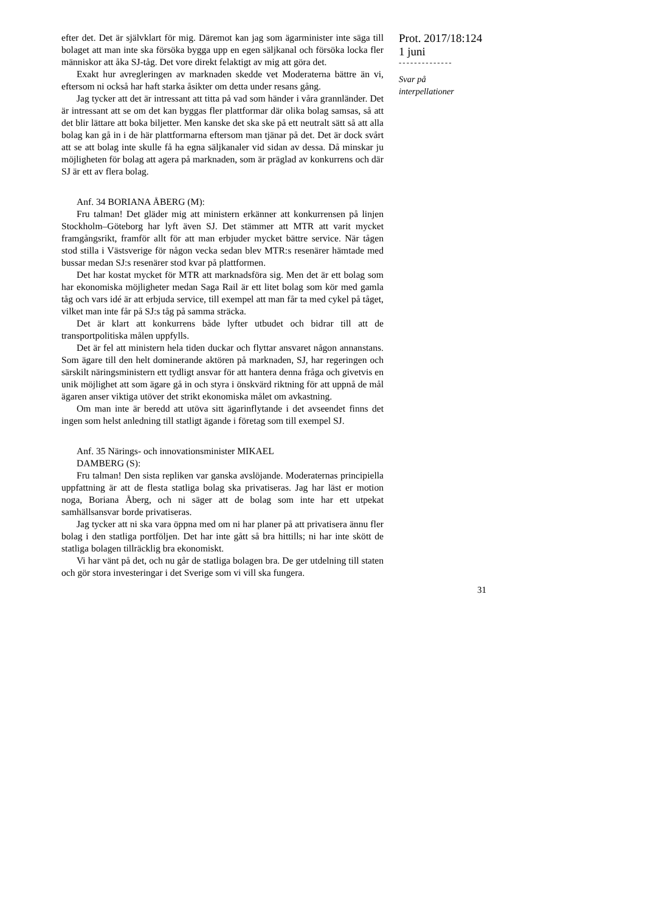efter det. Det är självklart för mig. Däremot kan jag som ägarminister inte säga till bolaget att man inte ska försöka bygga upp en egen säljkanal och försöka locka fler människor att åka SJ-tåg. Det vore direkt felaktigt av mig att göra det.
Exakt hur avregleringen av marknaden skedde vet Moderaterna bättre än vi, eftersom ni också har haft starka åsikter om detta under resans gång.
Jag tycker att det är intressant att titta på vad som händer i våra grannländer. Det är intressant att se om det kan byggas fler plattformar där olika bolag samsas, så att det blir lättare att boka biljetter. Men kanske det ska ske på ett neutralt sätt så att alla bolag kan gå in i de här plattformarna eftersom man tjänar på det. Det är dock svårt att se att bolag inte skulle få ha egna säljkanaler vid sidan av dessa. Då minskar ju möjligheten för bolag att agera på marknaden, som är präglad av konkurrens och där SJ är ett av flera bolag.
Anf. 34 BORIANA ÅBERG (M):
Fru talman! Det gläder mig att ministern erkänner att konkurrensen på linjen Stockholm–Göteborg har lyft även SJ. Det stämmer att MTR att varit mycket framgångsrikt, framför allt för att man erbjuder mycket bättre service. När tågen stod stilla i Västsverige för någon vecka sedan blev MTR:s resenärer hämtade med bussar medan SJ:s resenärer stod kvar på plattformen.
Det har kostat mycket för MTR att marknadsföra sig. Men det är ett bolag som har ekonomiska möjligheter medan Saga Rail är ett litet bolag som kör med gamla tåg och vars idé är att erbjuda service, till exempel att man får ta med cykel på tåget, vilket man inte får på SJ:s tåg på samma sträcka.
Det är klart att konkurrens både lyfter utbudet och bidrar till att de transportpolitiska målen uppfylls.
Det är fel att ministern hela tiden duckar och flyttar ansvaret någon annanstans. Som ägare till den helt dominerande aktören på marknaden, SJ, har regeringen och särskilt näringsministern ett tydligt ansvar för att hantera denna fråga och givetvis en unik möjlighet att som ägare gå in och styra i önskvärd riktning för att uppnå de mål ägaren anser viktiga utöver det strikt ekonomiska målet om avkastning.
Om man inte är beredd att utöva sitt ägarinflytande i det avseendet finns det ingen som helst anledning till statligt ägande i företag som till exempel SJ.
Anf. 35 Närings- och innovationsminister MIKAEL
DAMBERG (S):
Fru talman! Den sista repliken var ganska avslöjande. Moderaternas principiella uppfattning är att de flesta statliga bolag ska privatiseras. Jag har läst er motion noga, Boriana Åberg, och ni säger att de bolag som inte har ett utpekat samhällsansvar borde privatiseras.
Jag tycker att ni ska vara öppna med om ni har planer på att privatisera ännu fler bolag i den statliga portföljen. Det har inte gått så bra hittills; ni har inte skött de statliga bolagen tillräcklig bra ekonomiskt.
Vi har vänt på det, och nu går de statliga bolagen bra. De ger utdelning till staten och gör stora investeringar i det Sverige som vi vill ska fungera.
Prot. 2017/18:124
1 juni
--------------
Svar på
interpellationer
31